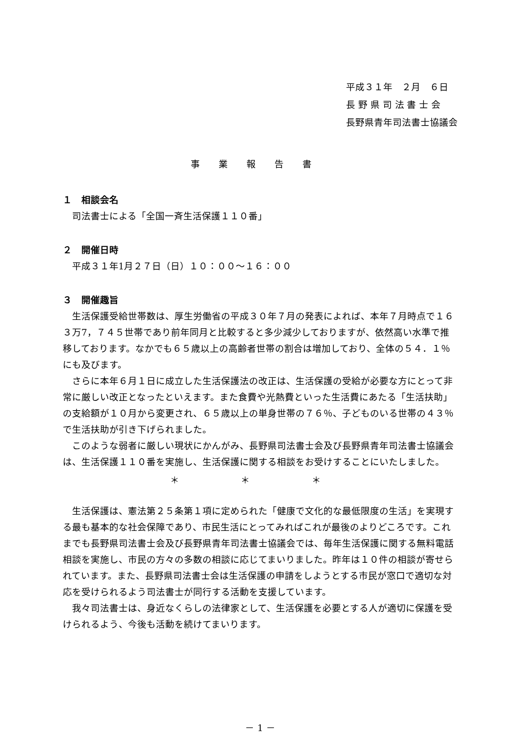平成３１年　２月　６日
長 野 県 司 法 書 士 会
長野県青年司法書士協議会
事業報告書
１　相談会名
司法書士による「全国一斉生活保護１１０番」
２　開催日時
平成３１年1月２７日（日）１０：００〜１６：００
３　開催趣旨
生活保護受給世帯数は、厚生労働省の平成３０年７月の発表によれば、本年７月時点で１６３万7，７４５世帯であり前年同月と比較すると多少減少しておりますが、依然高い水準で推移しております。なかでも６５歳以上の高齢者世帯の割合は増加しており、全体の５４．１％にも及びます。
さらに本年６月１日に成立した生活保護法の改正は、生活保護の受給が必要な方にとって非常に厳しい改正となったといえます。また食費や光熱費といった生活費にあたる「生活扶助」の支給額が１０月から変更され、６５歳以上の単身世帯の７６％、子どものいる世帯の４３％で生活扶助が引き下げられました。
このような弱者に厳しい現状にかんがみ、長野県司法書士会及び長野県青年司法書士協議会は、生活保護１１０番を実施し、生活保護に関する相談をお受けすることにいたしました。
＊ ＊ ＊
生活保護は、憲法第２５条第１項に定められた「健康で文化的な最低限度の生活」を実現する最も基本的な社会保障であり、市民生活にとってみればこれが最後のよりどころです。これまでも長野県司法書士会及び長野県青年司法書士協議会では、毎年生活保護に関する無料電話相談を実施し、市民の方々の多数の相談に応じてまいりました。昨年は１０件の相談が寄せられています。また、長野県司法書士会は生活保護の申請をしようとする市民が窓口で適切な対応を受けられるよう司法書士が同行する活動を支援しています。
我々司法書士は、身近なくらしの法律家として、生活保護を必要とする人が適切に保護を受けられるよう、今後も活動を続けてまいります。
－ 1 －